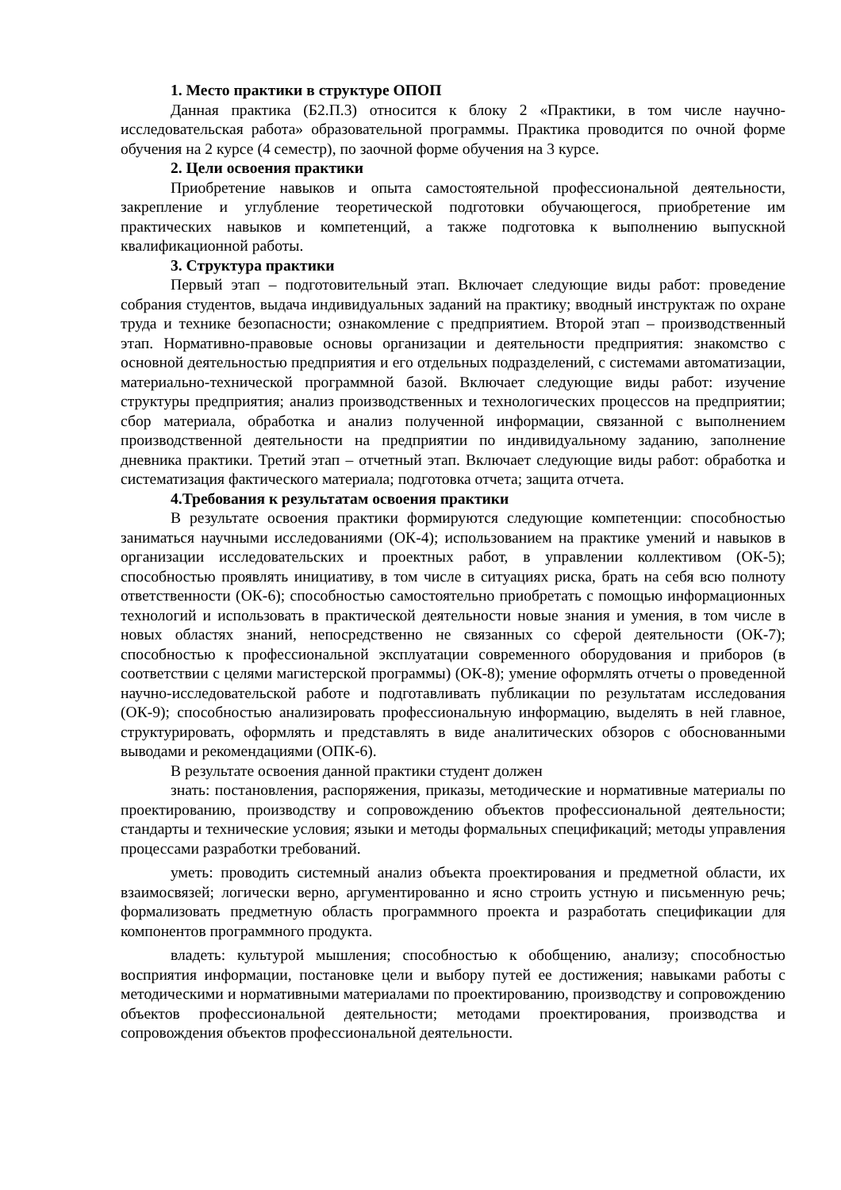1. Место практики в структуре ОПОП
Данная практика (Б2.П.3) относится к блоку 2 «Практики, в том числе научно-исследовательская работа» образовательной программы. Практика проводится по очной форме обучения на 2 курсе (4 семестр), по заочной форме обучения на 3 курсе.
2. Цели освоения практики
Приобретение навыков и опыта самостоятельной профессиональной деятельности, закрепление и углубление теоретической подготовки обучающегося, приобретение им практических навыков и компетенций, а также подготовка к выполнению выпускной квалификационной работы.
3. Структура практики
Первый этап – подготовительный этап. Включает следующие виды работ: проведение собрания студентов, выдача индивидуальных заданий на практику; вводный инструктаж по охране труда и технике безопасности; ознакомление с предприятием. Второй этап – производственный этап. Нормативно-правовые основы организации и деятельности предприятия: знакомство с основной деятельностью предприятия и его отдельных подразделений, с системами автоматизации, материально-технической программной базой. Включает следующие виды работ: изучение структуры предприятия; анализ производственных и технологических процессов на предприятии; сбор материала, обработка и анализ полученной информации, связанной с выполнением производственной деятельности на предприятии по индивидуальному заданию, заполнение дневника практики. Третий этап – отчетный этап. Включает следующие виды работ: обработка и систематизация фактического материала; подготовка отчета; защита отчета.
4.Требования к результатам освоения практики
В результате освоения практики формируются следующие компетенции: способностью заниматься научными исследованиями (ОК-4); использованием на практике умений и навыков в организации исследовательских и проектных работ, в управлении коллективом (ОК-5); способностью проявлять инициативу, в том числе в ситуациях риска, брать на себя всю полноту ответственности (ОК-6); способностью самостоятельно приобретать с помощью информационных технологий и использовать в практической деятельности новые знания и умения, в том числе в новых областях знаний, непосредственно не связанных со сферой деятельности (ОК-7); способностью к профессиональной эксплуатации современного оборудования и приборов (в соответствии с целями магистерской программы) (ОК-8); умение оформлять отчеты о проведенной научно-исследовательской работе и подготавливать публикации по результатам исследования (ОК-9); способностью анализировать профессиональную информацию, выделять в ней главное, структурировать, оформлять и представлять в виде аналитических обзоров с обоснованными выводами и рекомендациями (ОПК-6).
В результате освоения данной практики студент должен
знать: постановления, распоряжения, приказы, методические и нормативные материалы по проектированию, производству и сопровождению объектов профессиональной деятельности; стандарты и технические условия; языки и методы формальных спецификаций; методы управления процессами разработки требований.
уметь: проводить системный анализ объекта проектирования и предметной области, их взаимосвязей; логически верно, аргументированно и ясно строить устную и письменную речь; формализовать предметную область программного проекта и разработать спецификации для компонентов программного продукта.
владеть: культурой мышления; способностью к обобщению, анализу; способностью восприятия информации, постановке цели и выбору путей ее достижения; навыками работы с методическими и нормативными материалами по проектированию, производству и сопровождению объектов профессиональной деятельности; методами проектирования, производства и сопровождения объектов профессиональной деятельности.